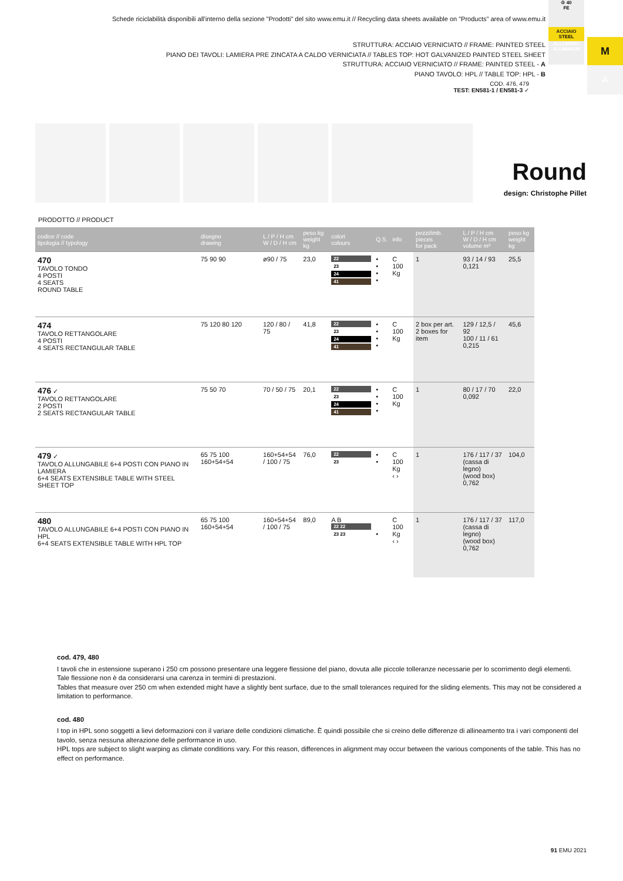Schede riciclabilità disponibili all'interno della sezione "Prodotti" del sito www.emu.it // Recycling data sheets available on "Products" area of www.emu.it
♲ 40
FE
ACCIAIO
STEEL
ALLUMINIO
ALUMINIUM
M
A
STRUTTURA: ACCIAIO VERNICIATO // FRAME: PAINTED STEEL
PIANO DEI TAVOLI: LAMIERA PRE ZINCATA A CALDO VERNICIATA // TABLES TOP: HOT GALVANIZED PAINTED STEEL SHEET
STRUTTURA: ACCIAIO VERNICIATO // FRAME: PAINTED STEEL - A
PIANO TAVOLO: HPL // TABLE TOP: HPL - B
COD. 476, 479
TEST: EN581-1 / EN581-3 ✓
Round
design: Christophe Pillet
PRODOTTO // PRODUCT
| codice // code tipologia // typology | disegno drawing | L / P / H cm W / D / H cm | peso kg weight kg | colori colours | Q.S. | info | pezzi/imb. pieces for pack | L / P / H cm W / D / H cm volume m³ | peso kg weight kg |
| --- | --- | --- | --- | --- | --- | --- | --- | --- | --- |
| 470 TAVOLO TONDO 4 POSTI 4 SEATS ROUND TABLE | 75 90 90 | ø90 / 75 | 23,0 | 22 23 24 41 | • • • • | C 100 Kg | 1 | 93 / 14 / 93 0,121 | 25,5 |
| 474 TAVOLO RETTANGOLARE 4 POSTI 4 SEATS RECTANGULAR TABLE | 75 120 80 120 | 120 / 80 / 75 | 41,8 | 22 23 24 41 | • • • • | C 100 Kg | 2 box per art. 2 boxes for item | 129 / 12,5 / 92 100 / 11 / 61 0,215 | 45,6 |
| 476 ✓ TAVOLO RETTANGOLARE 2 POSTI 2 SEATS RECTANGULAR TABLE | 75 50 70 | 70 / 50 / 75 | 20,1 | 22 23 24 41 | • • • • | C 100 Kg | 1 | 80 / 17 / 70 0,092 | 22,0 |
| 479 ✓ TAVOLO ALLUNGABILE 6+4 POSTI CON PIANO IN LAMIERA 6+4 SEATS EXTENSIBLE TABLE WITH STEEL SHEET TOP | 65 75 100 160+54+54 | 160+54+54 / 100 / 75 | 76,0 | 22 23 | • • | C 100 Kg ‹ › | 1 | 176 / 117 / 37 (cassa di legno) (wood box) 0,762 | 104,0 |
| 480 TAVOLO ALLUNGABILE 6+4 POSTI CON PIANO IN HPL 6+4 SEATS EXTENSIBLE TABLE WITH HPL TOP | 65 75 100 160+54+54 | 160+54+54 / 100 / 75 | 89,0 | A B 22 22 23 23 | • | C 100 Kg ‹ › | 1 | 176 / 117 / 37 (cassa di legno) (wood box) 0,762 | 117,0 |
cod. 479, 480
I tavoli che in estensione superano i 250 cm possono presentare una leggere flessione del piano, dovuta alle piccole tolleranze necessarie per lo scorrimento degli elementi. Tale flessione non è da considerarsi una carenza in termini di prestazioni.
Tables that measure over 250 cm when extended might have a slightly bent surface, due to the small tolerances required for the sliding elements. This may not be considered a limitation to performance.
cod. 480
I top in HPL sono soggetti a lievi deformazioni con il variare delle condizioni climatiche. È quindi possibile che si creino delle differenze di allineamento tra i vari componenti del tavolo, senza nessuna alterazione delle performance in uso.
HPL tops are subject to slight warping as climate conditions vary. For this reason, differences in alignment may occur between the various components of the table. This has no effect on performance.
91 EMU 2021